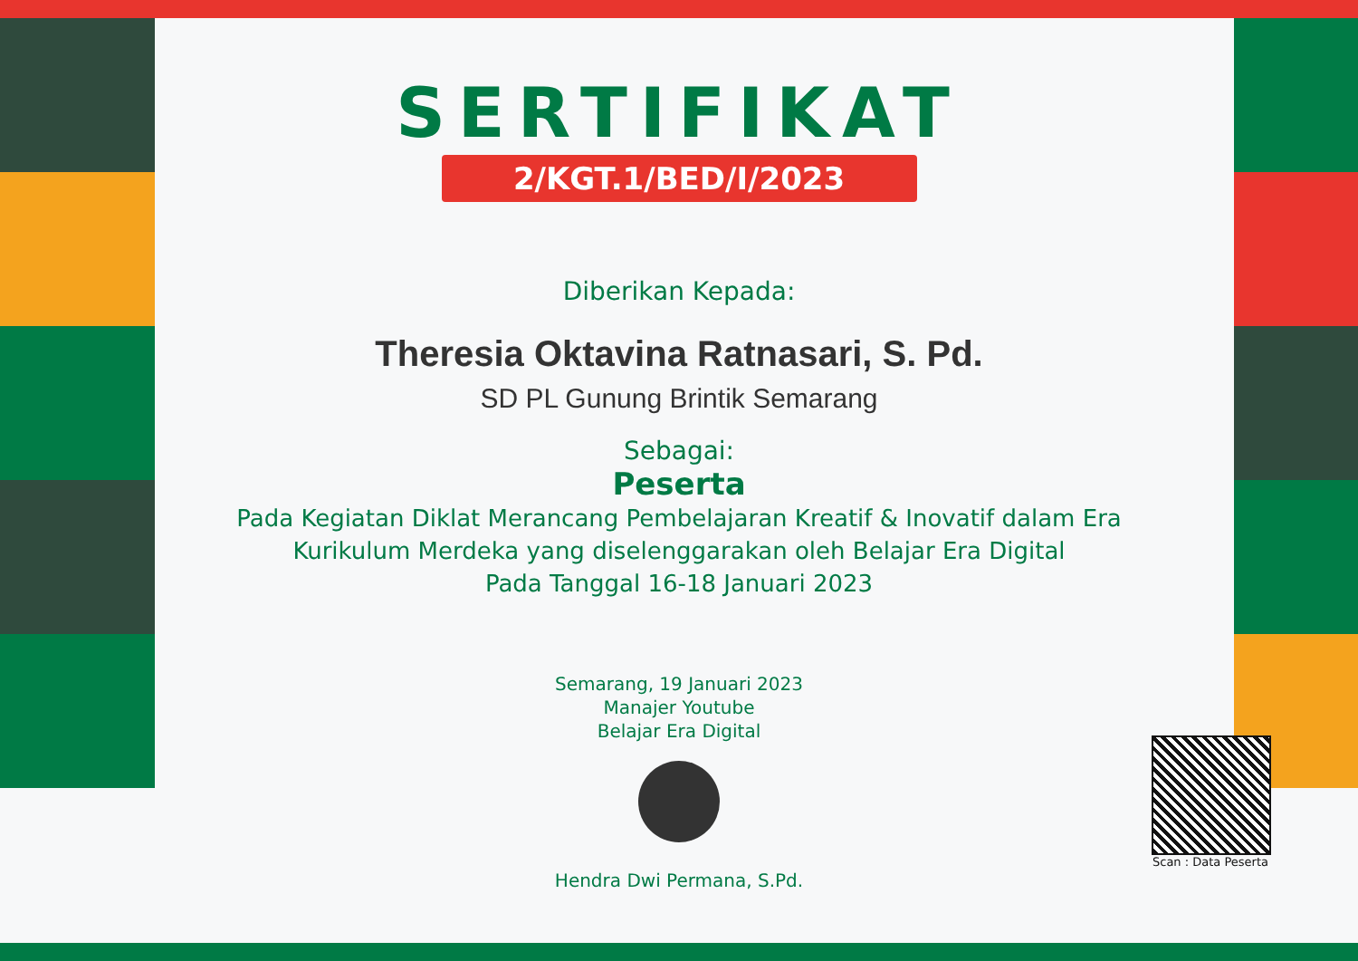SERTIFIKAT
2/KGT.1/BED/I/2023
Diberikan Kepada:
Theresia Oktavina Ratnasari, S. Pd.
SD PL Gunung Brintik Semarang
Sebagai:
Peserta
Pada Kegiatan Diklat Merancang Pembelajaran Kreatif & Inovatif dalam Era
Kurikulum Merdeka yang diselenggarakan oleh Belajar Era Digital
Pada Tanggal 16-18 Januari 2023
Semarang, 19 Januari 2023
Manajer Youtube
Belajar Era Digital
Hendra Dwi Permana, S.Pd.
Scan : Data Peserta